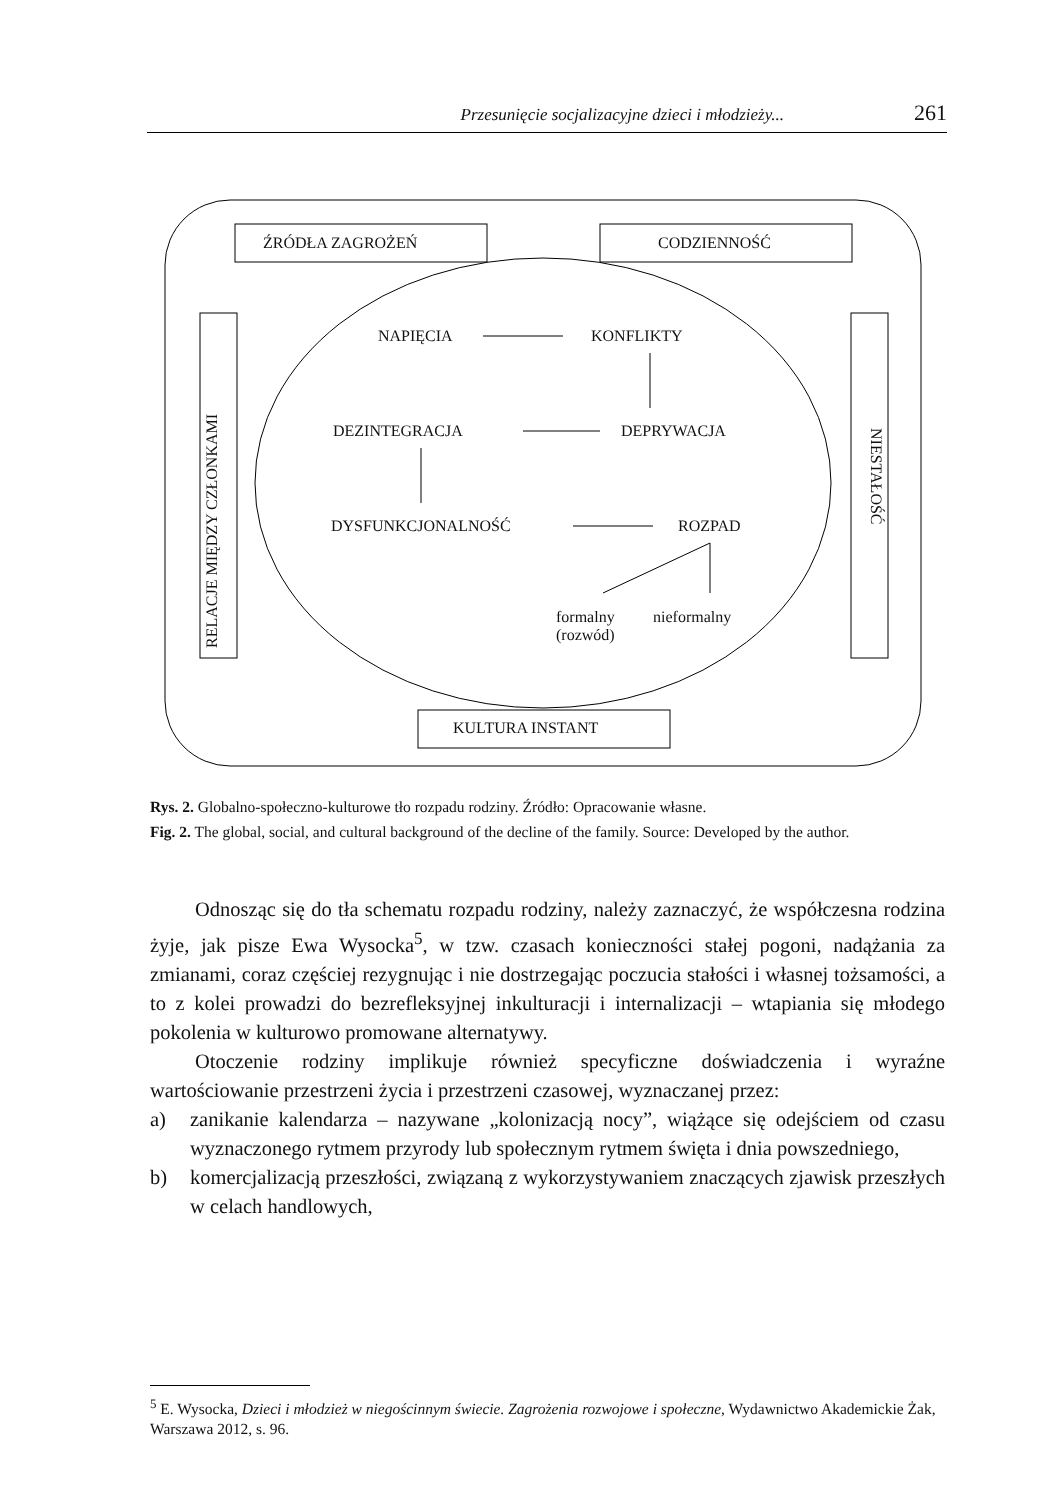Przesunięcie socjalizacyjne dzieci i młodzieży... 261
ŹRÓDŁA ZAGROŻEŃ CODZIENNOŚĆ
NAPIĘCIA KONFLIKTY
DEZINTEGRACJA DEPRYWACJA
DYSFUNKCJONALNOŚĆ ROZPAD
formalny
(rozwód)
nieformalny
RELACJE MIĘDZY CZŁONKAMI
NIESTAŁOŚĆ
KULTURA INSTANT
Rys. 2. Globalno-społeczno-kulturowe tło rozpadu rodziny. Źródło: Opracowanie własne.
Fig. 2. The global, social, and cultural background of the decline of the family. Source: Developed by the author.
Odnosząc się do tła schematu rozpadu rodziny, należy zaznaczyć, że współczesna rodzina żyje, jak pisze Ewa Wysocka<sup>5</sup>, w tzw. czasach konieczności stałej pogoni, nadążania za zmianami, coraz częściej rezygnując i nie dostrzegając poczucia stałości i własnej tożsamości, a to z kolei prowadzi do bezrefleksyjnej inkulturacji i internalizacji – wtapiania się młodego pokolenia w kulturowo promowane alternatywy.
Otoczenie rodziny implikuje również specyficzne doświadczenia i wyraźne wartościowanie przestrzeni życia i przestrzeni czasowej, wyznaczanej przez:
a) zanikanie kalendarza – nazywane „kolonizacją nocy”, wiążące się odejściem od czasu wyznaczonego rytmem przyrody lub społecznym rytmem święta i dnia powszedniego,
b) komercjalizacją przeszłości, związaną z wykorzystywaniem znaczących zjawisk przeszłych w celach handlowych,
<sup>5</sup> E. Wysocka, Dzieci i młodzież w niegościnnym świecie. Zagrożenia rozwojowe i społeczne, Wydawnictwo Akademickie Żak, Warszawa 2012, s. 96.